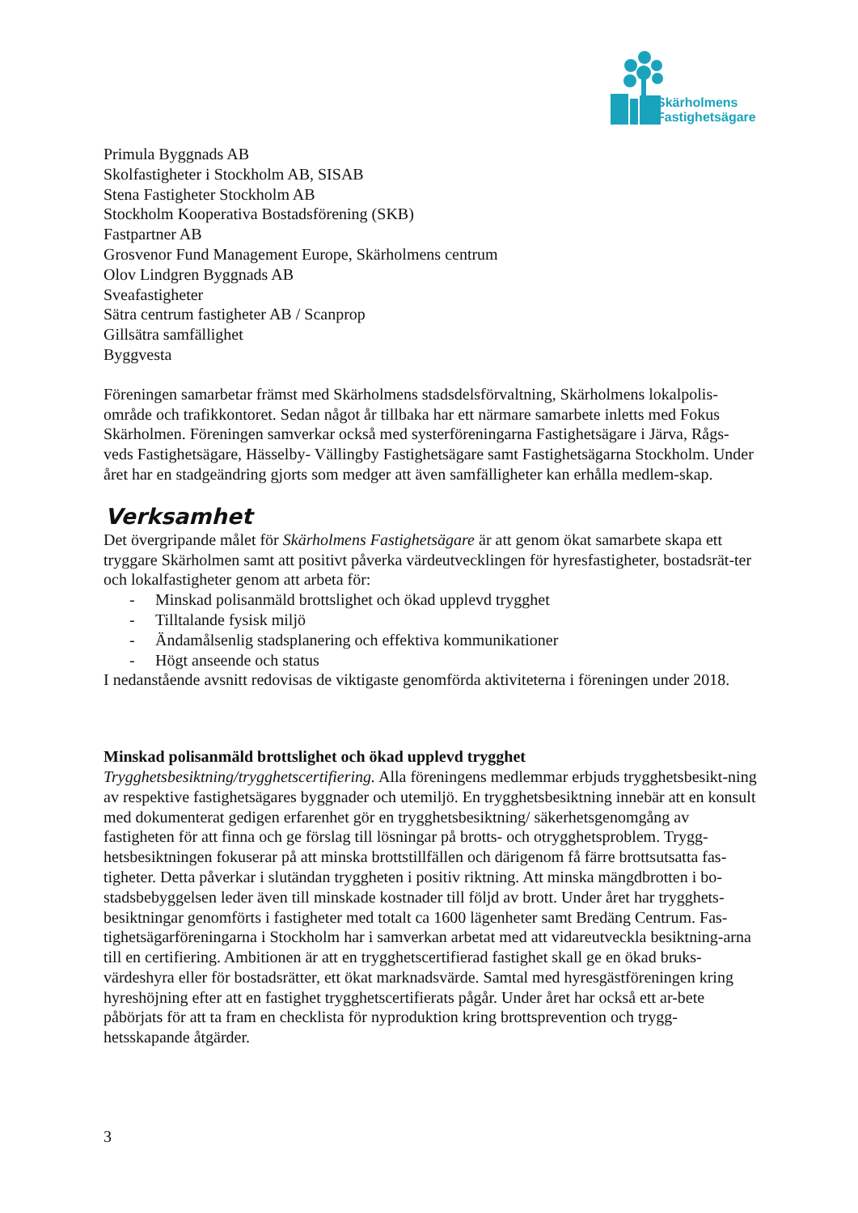Skärholmens
Fastighetsägare
Primula Byggnads AB
Skolfastigheter i Stockholm AB, SISAB
Stena Fastigheter Stockholm AB
Stockholm Kooperativa Bostadsförening (SKB)
Fastpartner AB
Grosvenor Fund Management Europe, Skärholmens centrum
Olov Lindgren Byggnads AB
Sveafastigheter
Sätra centrum fastigheter AB / Scanprop
Gillsätra samfällighet
Byggvesta
Föreningen samarbetar främst med Skärholmens stadsdelsförvaltning, Skärholmens lokalpolis-område och trafikkontoret. Sedan något år tillbaka har ett närmare samarbete inletts med Fokus Skärholmen. Föreningen samverkar också med systerföreningarna Fastighetsägare i Järva, Rågs-veds Fastighetsägare, Hässelby- Vällingby Fastighetsägare samt Fastighetsägarna Stockholm. Under året har en stadgeändring gjorts som medger att även samfälligheter kan erhålla medlem-skap.
Verksamhet
Det övergripande målet för Skärholmens Fastighetsägare är att genom ökat samarbete skapa ett tryggare Skärholmen samt att positivt påverka värdeutvecklingen för hyresfastigheter, bostadsrät-ter och lokalfastigheter genom att arbeta för:
- Minskad polisanmäld brottslighet och ökad upplevd trygghet
- Tilltalande fysisk miljö
- Ändamålsenlig stadsplanering och effektiva kommunikationer
- Högt anseende och status
I nedanstående avsnitt redovisas de viktigaste genomförda aktiviteterna i föreningen under 2018.
Minskad polisanmäld brottslighet och ökad upplevd trygghet
Trygghetsbesiktning/trygghetscertifiering. Alla föreningens medlemmar erbjuds trygghetsbesikt-ning av respektive fastighetsägares byggnader och utemiljö. En trygghetsbesiktning innebär att en konsult med dokumenterat gedigen erfarenhet gör en trygghetsbesiktning/ säkerhetsgenomgång av fastigheten för att finna och ge förslag till lösningar på brotts- och otrygghetsproblem. Trygg-hetsbesiktningen fokuserar på att minska brottstillfällen och därigenom få färre brottsutsatta fas-tigheter. Detta påverkar i slutändan tryggheten i positiv riktning. Att minska mängdbrotten i bo-stadsbebyggelsen leder även till minskade kostnader till följd av brott. Under året har trygghets-besiktningar genomförts i fastigheter med totalt ca 1600 lägenheter samt Bredäng Centrum. Fas-tighetsägarföreningarna i Stockholm har i samverkan arbetat med att vidareutveckla besiktning-arna till en certifiering. Ambitionen är att en trygghetscertifierad fastighet skall ge en ökad bruks-värdeshyra eller för bostadsrätter, ett ökat marknadsvärde. Samtal med hyresgästföreningen kring hyreshöjning efter att en fastighet trygghetscertifierats pågår. Under året har också ett ar-bete påbörjats för att ta fram en checklista för nyproduktion kring brottsprevention och trygg-hetsskapande åtgärder.
3